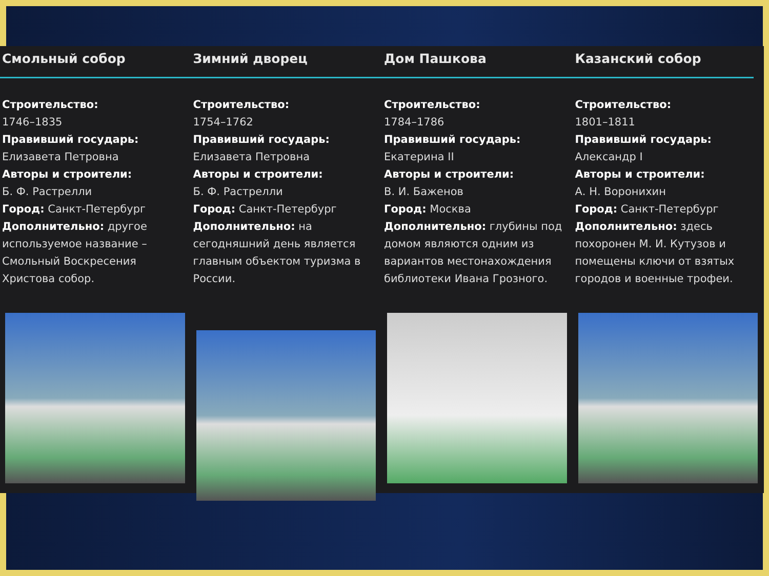Смольный собор Зимний дворец Дом Пашкова Казанский собор
Строительство:
1746–1835
Правивший государь:
Елизавета Петровна
Авторы и строители:
Б. Ф. Растрелли
Город: Санкт-Петербург
Дополнительно: другое используемое название – Смольный Воскресения Христова собор.
Строительство:
1754–1762
Правивший государь:
Елизавета Петровна
Авторы и строители:
Б. Ф. Растрелли
Город: Санкт-Петербург
Дополнительно: на сегодняшний день является главным объектом туризма в России.
Строительство:
1784–1786
Правивший государь:
Екатерина II
Авторы и строители:
В. И. Баженов
Город: Москва
Дополнительно: глубины под домом являются одним из вариантов местонахождения библиотеки Ивана Грозного.
Строительство:
1801–1811
Правивший государь:
Александр I
Авторы и строители:
А. Н. Воронихин
Город: Санкт-Петербург
Дополнительно: здесь похоронен М. И. Кутузов и помещены ключи от взятых городов и военные трофеи.